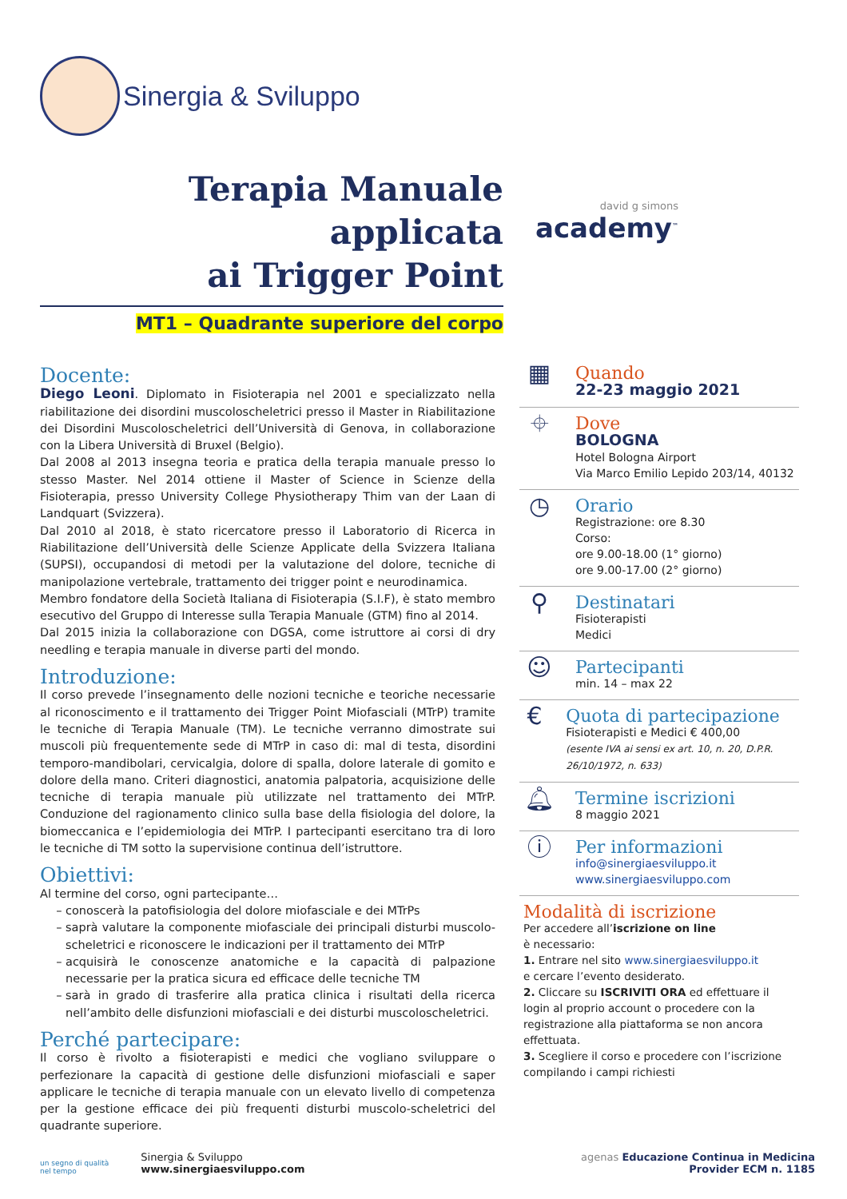Sinergia & Sviluppo
Terapia Manuale applicata
ai Trigger Point
MT1 – Quadrante superiore del corpo
david g simons
academy<sup>™</sup>
Docente:
Diego Leoni. Diplomato in Fisioterapia nel 2001 e specializzato nella riabilitazione dei disordini muscoloscheletrici presso il Master in Riabilitazione dei Disordini Muscoloscheletrici dell’Università di Genova, in collaborazione con la Libera Università di Bruxel (Belgio).
Dal 2008 al 2013 insegna teoria e pratica della terapia manuale presso lo stesso Master. Nel 2014 ottiene il Master of Science in Scienze della Fisioterapia, presso University College Physiotherapy Thim van der Laan di Landquart (Svizzera).
Dal 2010 al 2018, è stato ricercatore presso il Laboratorio di Ricerca in Riabilitazione dell’Università delle Scienze Applicate della Svizzera Italiana (SUPSI), occupandosi di metodi per la valutazione del dolore, tecniche di manipolazione vertebrale, trattamento dei trigger point e neurodinamica.
Membro fondatore della Società Italiana di Fisioterapia (S.I.F), è stato membro esecutivo del Gruppo di Interesse sulla Terapia Manuale (GTM) fino al 2014.
Dal 2015 inizia la collaborazione con DGSA, come istruttore ai corsi di dry needling e terapia manuale in diverse parti del mondo.
Introduzione:
Il corso prevede l’insegnamento delle nozioni tecniche e teoriche necessarie al riconoscimento e il trattamento dei Trigger Point Miofasciali (MTrP) tramite le tecniche di Terapia Manuale (TM). Le tecniche verranno dimostrate sui muscoli più frequentemente sede di MTrP in caso di: mal di testa, disordini temporo-mandibolari, cervicalgia, dolore di spalla, dolore laterale di gomito e dolore della mano. Criteri diagnostici, anatomia palpatoria, acquisizione delle tecniche di terapia manuale più utilizzate nel trattamento dei MTrP. Conduzione del ragionamento clinico sulla base della fisiologia del dolore, la biomeccanica e l’epidemiologia dei MTrP. I partecipanti esercitano tra di loro le tecniche di TM sotto la supervisione continua dell’istruttore.
Obiettivi:
Al termine del corso, ogni partecipante…
conoscerà la patofisiologia del dolore miofasciale e dei MTrPs
saprà valutare la componente miofasciale dei principali disturbi muscolo-scheletrici e riconoscere le indicazioni per il trattamento dei MTrP
acquisirà le conoscenze anatomiche e la capacità di palpazione necessarie per la pratica sicura ed efficace delle tecniche TM
sarà in grado di trasferire alla pratica clinica i risultati della ricerca nell’ambito delle disfunzioni miofasciali e dei disturbi muscoloscheletrici.
Perché partecipare:
Il corso è rivolto a fisioterapisti e medici che vogliano sviluppare o perfezionare la capacità di gestione delle disfunzioni miofasciali e saper applicare le tecniche di terapia manuale con un elevato livello di competenza per la gestione efficace dei più frequenti disturbi muscolo-scheletrici del quadrante superiore.
▦
Quando
22-23 maggio 2021
⌖
Dove
BOLOGNA
Hotel Bologna Airport
Via Marco Emilio Lepido 203/14, 40132
◷
Orario
Registrazione: ore 8.30
Corso:
ore 9.00-18.00 (1° giorno)
ore 9.00-17.00 (2° giorno)
⚲
Destinatari
Fisioterapisti
Medici
☺
Partecipanti
min. 14 – max 22
€
Quota di partecipazione
Fisioterapisti e Medici € 400,00
(esente IVA ai sensi ex art. 10, n. 20, D.P.R. 26/10/1972, n. 633)
🔔︎
Termine iscrizioni
8 maggio 2021
ⓘ
Per informazioni
info@sinergiaesviluppo.it
www.sinergiaesviluppo.com
Modalità di iscrizione
Per accedere all’iscrizione on line
è necessario:
1. Entrare nel sito www.sinergiaesviluppo.it
e cercare l’evento desiderato.
2. Cliccare su ISCRIVITI ORA ed effettuare il login al proprio account o procedere con la registrazione alla piattaforma se non ancora effettuata.
3. Scegliere il corso e procedere con l’iscrizione compilando i campi richiesti
un segno di qualità
nel tempo Sinergia & Sviluppo
www.sinergiaesviluppo.com
agenas Educazione Continua in Medicina
Provider ECM n. 1185